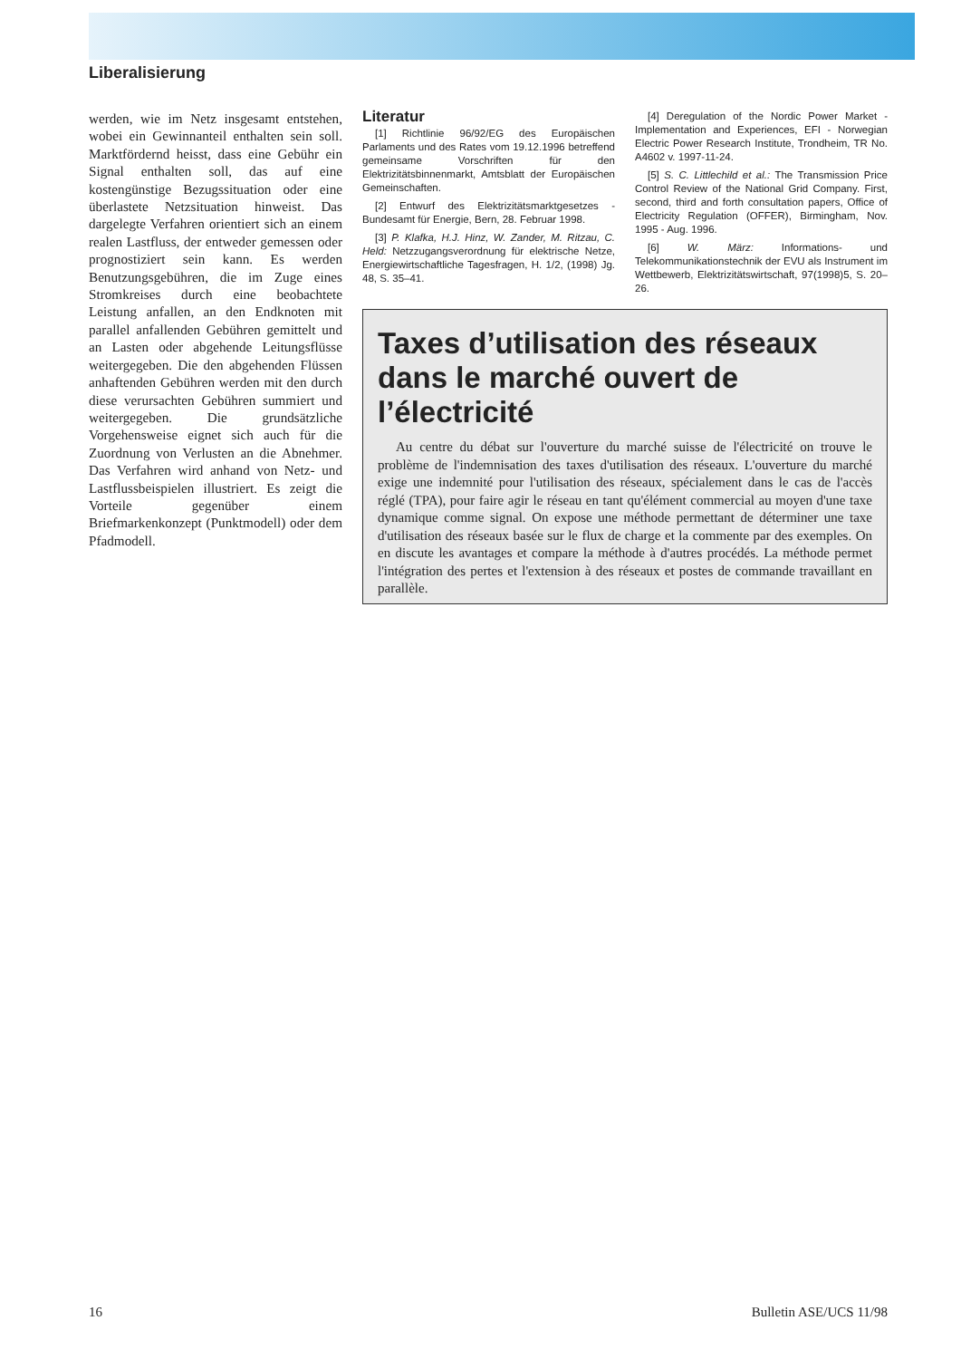Liberalisierung
werden, wie im Netz insgesamt entstehen, wobei ein Gewinnanteil enthalten sein soll. Marktfördernd heisst, dass eine Gebühr ein Signal enthalten soll, das auf eine kostengünstige Bezugssituation oder eine überlastete Netzsituation hinweist. Das dargelegte Verfahren orientiert sich an einem realen Lastfluss, der entweder gemessen oder prognostiziert sein kann. Es werden Benutzungsgebühren, die im Zuge eines Stromkreises durch eine beobachtete Leistung anfallen, an den Endknoten mit parallel anfallenden Gebühren gemittelt und an Lasten oder abgehende Leitungsflüsse weitergegeben. Die den abgehenden Flüssen anhaftenden Gebühren werden mit den durch diese verursachten Gebühren summiert und weitergegeben. Die grundsätzliche Vorgehensweise eignet sich auch für die Zuordnung von Verlusten an die Abnehmer. Das Verfahren wird anhand von Netz- und Lastflussbeispielen illustriert. Es zeigt die Vorteile gegenüber einem Briefmarkenkonzept (Punktmodell) oder dem Pfadmodell.
Literatur
[1] Richtlinie 96/92/EG des Europäischen Parlaments und des Rates vom 19.12.1996 betreffend gemeinsame Vorschriften für den Elektrizitätsbinnenmarkt, Amtsblatt der Europäischen Gemeinschaften.
[2] Entwurf des Elektrizitätsmarktgesetzes - Bundesamt für Energie, Bern, 28. Februar 1998.
[3] P. Klafka, H.J. Hinz, W. Zander, M. Ritzau, C. Held: Netzzugangsverordnung für elektrische Netze, Energiewirtschaftliche Tagesfragen, H. 1/2, (1998) Jg. 48, S. 35–41.
[4] Deregulation of the Nordic Power Market - Implementation and Experiences, EFI - Norwegian Electric Power Research Institute, Trondheim, TR No. A4602 v. 1997-11-24.
[5] S. C. Littlechild et al.: The Transmission Price Control Review of the National Grid Company. First, second, third and forth consultation papers, Office of Electricity Regulation (OFFER), Birmingham, Nov. 1995 - Aug. 1996.
[6] W. März: Informations- und Telekommunikationstechnik der EVU als Instrument im Wettbewerb, Elektrizitätswirtschaft, 97(1998)5, S. 20–26.
Taxes d’utilisation des réseaux dans le marché ouvert de l’électricité
Au centre du débat sur l'ouverture du marché suisse de l'électricité on trouve le problème de l'indemnisation des taxes d'utilisation des réseaux. L'ouverture du marché exige une indemnité pour l'utilisation des réseaux, spécialement dans le cas de l'accès réglé (TPA), pour faire agir le réseau en tant qu'élément commercial au moyen d'une taxe dynamique comme signal. On expose une méthode permettant de déterminer une taxe d'utilisation des réseaux basée sur le flux de charge et la commente par des exemples. On en discute les avantages et compare la méthode à d'autres procédés. La méthode permet l'intégration des pertes et l'extension à des réseaux et postes de commande travaillant en parallèle.
16 Bulletin ASE/UCS 11/98